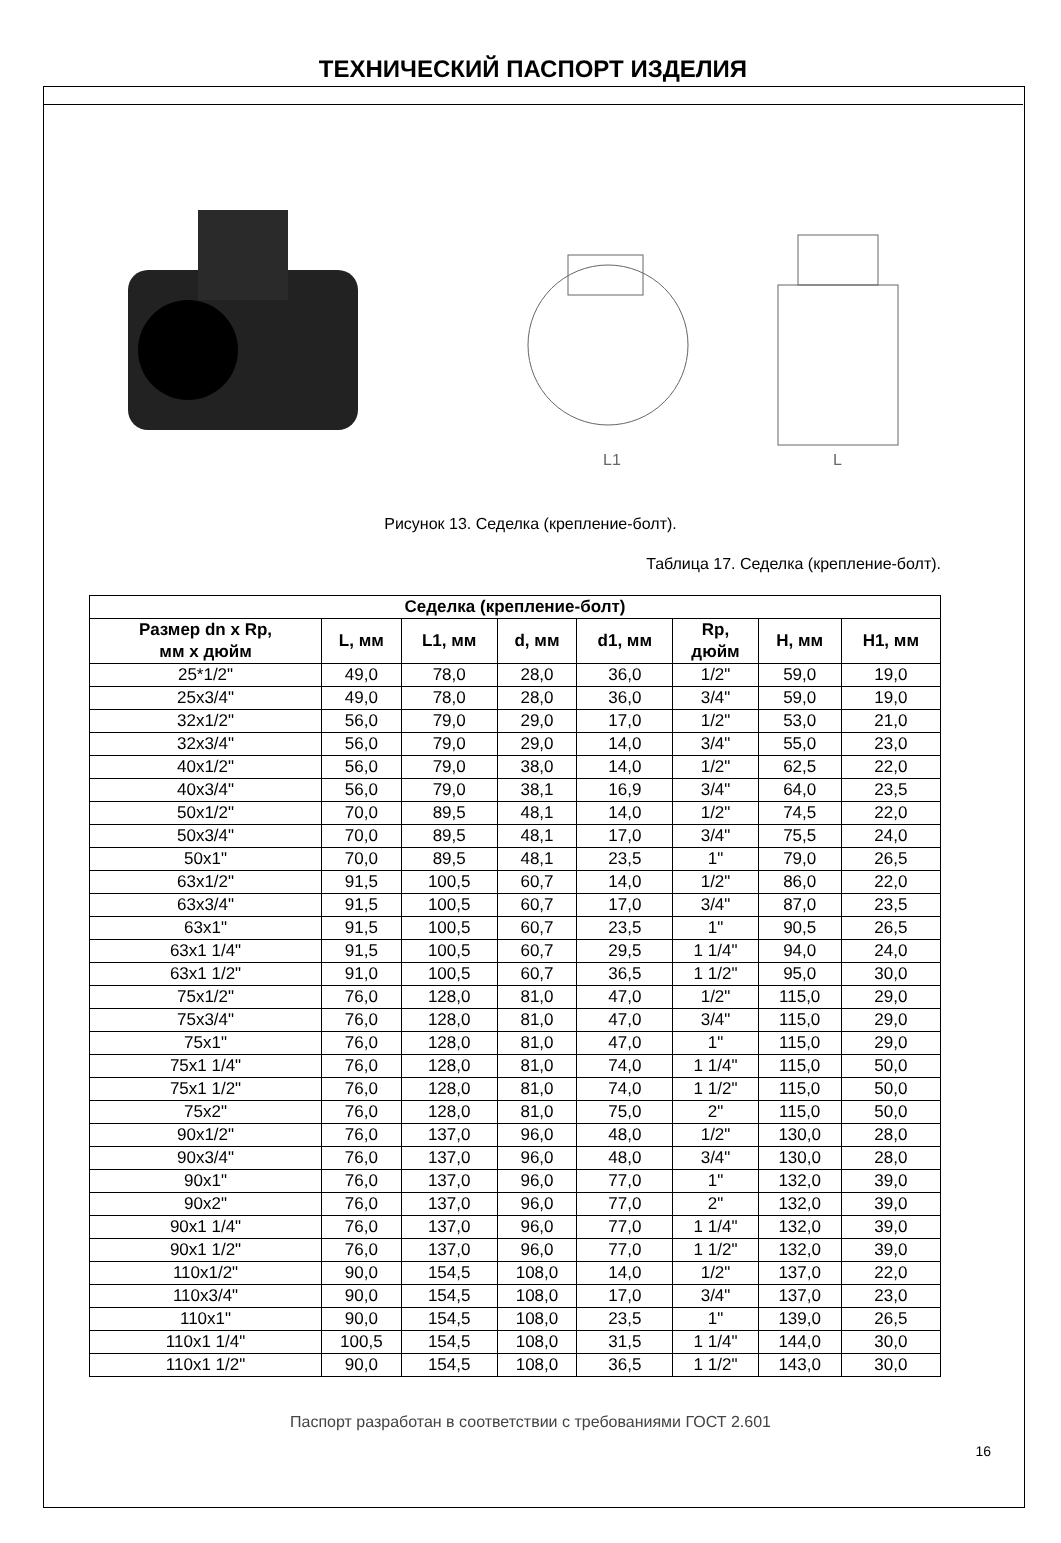ТЕХНИЧЕСКИЙ ПАСПОРТ ИЗДЕЛИЯ
L1
L
Рисунок 13. Седелка (крепление-болт).
Таблица 17. Седелка (крепление-болт).
| Седелка (крепление-болт) | | | | | | | |
| --- | --- | --- | --- | --- | --- | --- | --- |
| Размер dn x Rp, мм x дюйм | L, мм | L1, мм | d, мм | d1, мм | Rp, дюйм | H, мм | H1, мм |
| 25*1/2" | 49,0 | 78,0 | 28,0 | 36,0 | 1/2" | 59,0 | 19,0 |
| 25x3/4" | 49,0 | 78,0 | 28,0 | 36,0 | 3/4" | 59,0 | 19,0 |
| 32x1/2" | 56,0 | 79,0 | 29,0 | 17,0 | 1/2" | 53,0 | 21,0 |
| 32x3/4" | 56,0 | 79,0 | 29,0 | 14,0 | 3/4" | 55,0 | 23,0 |
| 40x1/2" | 56,0 | 79,0 | 38,0 | 14,0 | 1/2" | 62,5 | 22,0 |
| 40x3/4" | 56,0 | 79,0 | 38,1 | 16,9 | 3/4" | 64,0 | 23,5 |
| 50x1/2" | 70,0 | 89,5 | 48,1 | 14,0 | 1/2" | 74,5 | 22,0 |
| 50x3/4" | 70,0 | 89,5 | 48,1 | 17,0 | 3/4" | 75,5 | 24,0 |
| 50x1" | 70,0 | 89,5 | 48,1 | 23,5 | 1" | 79,0 | 26,5 |
| 63x1/2" | 91,5 | 100,5 | 60,7 | 14,0 | 1/2" | 86,0 | 22,0 |
| 63x3/4" | 91,5 | 100,5 | 60,7 | 17,0 | 3/4" | 87,0 | 23,5 |
| 63x1" | 91,5 | 100,5 | 60,7 | 23,5 | 1" | 90,5 | 26,5 |
| 63x1 1/4" | 91,5 | 100,5 | 60,7 | 29,5 | 1 1/4" | 94,0 | 24,0 |
| 63x1 1/2" | 91,0 | 100,5 | 60,7 | 36,5 | 1 1/2" | 95,0 | 30,0 |
| 75x1/2" | 76,0 | 128,0 | 81,0 | 47,0 | 1/2" | 115,0 | 29,0 |
| 75x3/4" | 76,0 | 128,0 | 81,0 | 47,0 | 3/4" | 115,0 | 29,0 |
| 75x1" | 76,0 | 128,0 | 81,0 | 47,0 | 1" | 115,0 | 29,0 |
| 75x1 1/4" | 76,0 | 128,0 | 81,0 | 74,0 | 1 1/4" | 115,0 | 50,0 |
| 75x1 1/2" | 76,0 | 128,0 | 81,0 | 74,0 | 1 1/2" | 115,0 | 50,0 |
| 75x2" | 76,0 | 128,0 | 81,0 | 75,0 | 2" | 115,0 | 50,0 |
| 90x1/2" | 76,0 | 137,0 | 96,0 | 48,0 | 1/2" | 130,0 | 28,0 |
| 90x3/4" | 76,0 | 137,0 | 96,0 | 48,0 | 3/4" | 130,0 | 28,0 |
| 90x1" | 76,0 | 137,0 | 96,0 | 77,0 | 1" | 132,0 | 39,0 |
| 90x2" | 76,0 | 137,0 | 96,0 | 77,0 | 2" | 132,0 | 39,0 |
| 90x1 1/4" | 76,0 | 137,0 | 96,0 | 77,0 | 1 1/4" | 132,0 | 39,0 |
| 90x1 1/2" | 76,0 | 137,0 | 96,0 | 77,0 | 1 1/2" | 132,0 | 39,0 |
| 110x1/2" | 90,0 | 154,5 | 108,0 | 14,0 | 1/2" | 137,0 | 22,0 |
| 110x3/4" | 90,0 | 154,5 | 108,0 | 17,0 | 3/4" | 137,0 | 23,0 |
| 110x1" | 90,0 | 154,5 | 108,0 | 23,5 | 1" | 139,0 | 26,5 |
| 110x1 1/4" | 100,5 | 154,5 | 108,0 | 31,5 | 1 1/4" | 144,0 | 30,0 |
| 110x1 1/2" | 90,0 | 154,5 | 108,0 | 36,5 | 1 1/2" | 143,0 | 30,0 |
Паспорт разработан в соответствии с требованиями ГОСТ 2.601
16